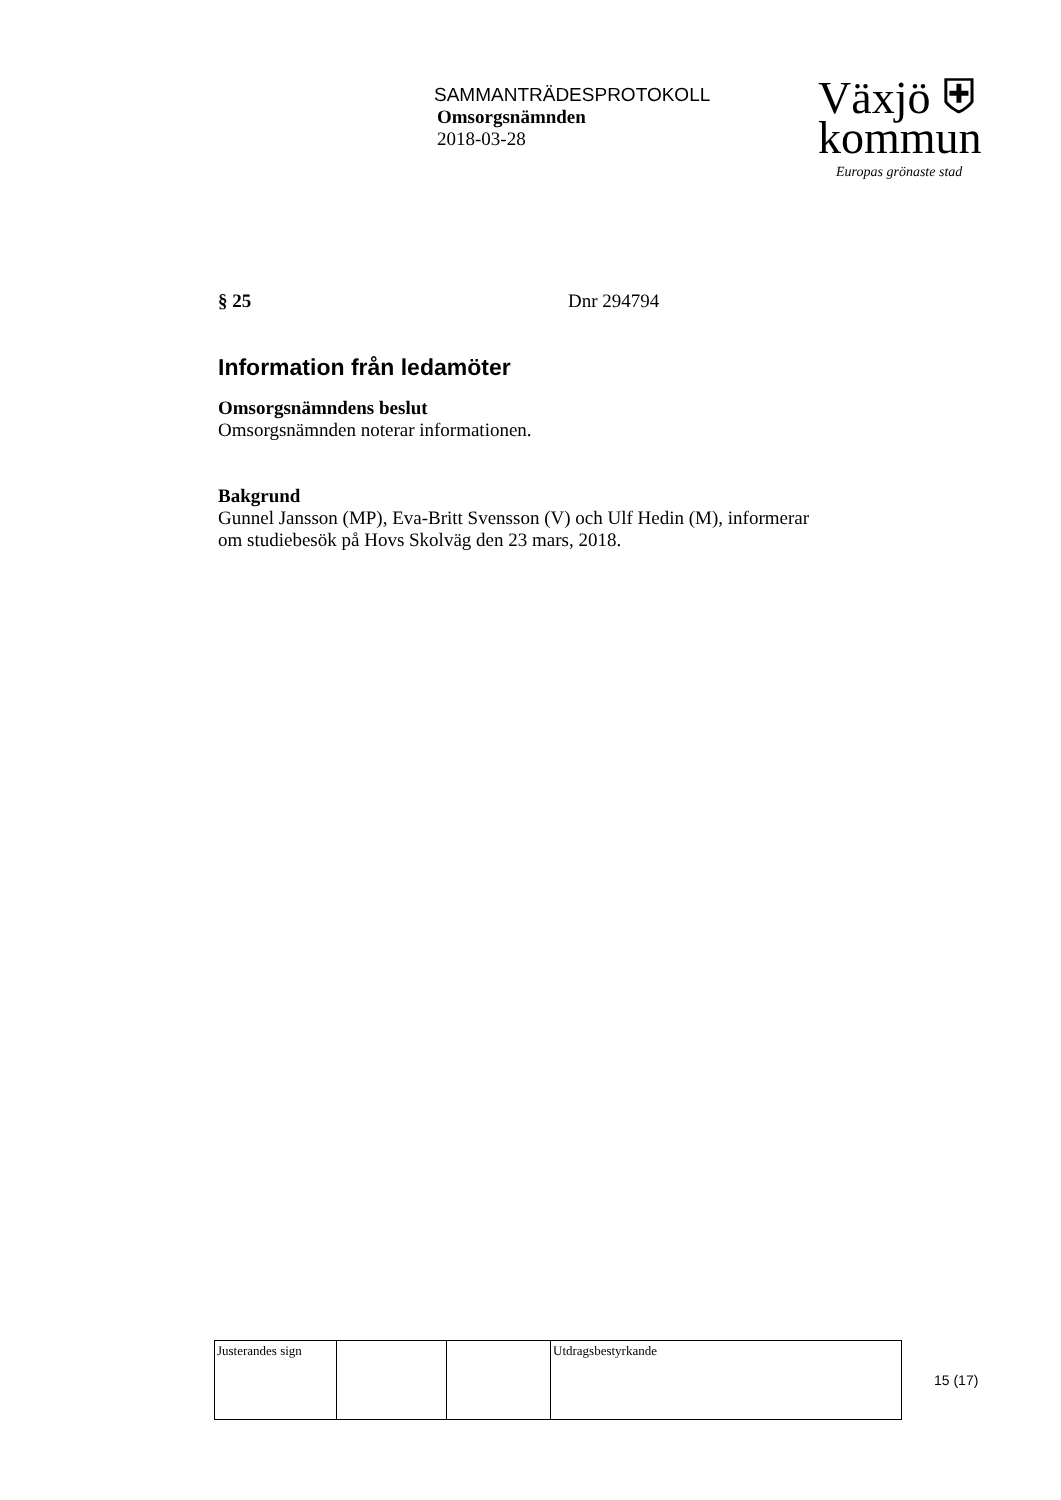SAMMANTRÄDESPROTOKOLL
Omsorgsnämnden
2018-03-28
Växjö ⛨
kommun
Europas grönaste stad
§ 25 Dnr 294794
Information från ledamöter
Omsorgsnämndens beslut
Omsorgsnämnden noterar informationen.
Bakgrund
Gunnel Jansson (MP), Eva-Britt Svensson (V) och Ulf Hedin (M), informerar om studiebesök på Hovs Skolväg den 23 mars, 2018.
| Justerandes sign | | | Utdragsbestyrkande |
15 (17)